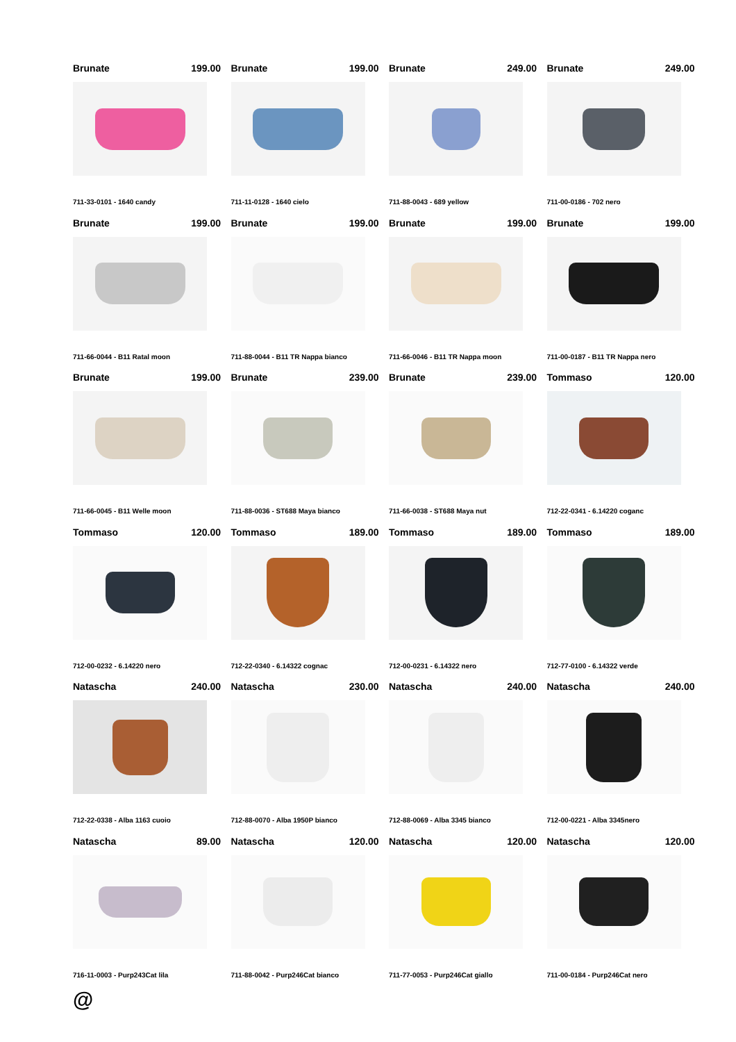Brunate 199.00
711-33-0101 - 1640 candy
Brunate 199.00
711-11-0128 - 1640 cielo
Brunate 249.00
711-88-0043 - 689 yellow
Brunate 249.00
711-00-0186 - 702 nero
Brunate 199.00
711-66-0044 - B11 Ratal moon
Brunate 199.00
711-88-0044 - B11 TR Nappa bianco
Brunate 199.00
711-66-0046 - B11 TR Nappa moon
Brunate 199.00
711-00-0187 - B11 TR Nappa nero
Brunate 199.00
711-66-0045 - B11 Welle moon
Brunate 239.00
711-88-0036 - ST688 Maya bianco
Brunate 239.00
711-66-0038 - ST688 Maya nut
Tommaso 120.00
712-22-0341 - 6.14220 coganc
Tommaso 120.00
712-00-0232 - 6.14220 nero
Tommaso 189.00
712-22-0340 - 6.14322 cognac
Tommaso 189.00
712-00-0231 - 6.14322 nero
Tommaso 189.00
712-77-0100 - 6.14322 verde
Natascha 240.00
712-22-0338 - Alba 1163 cuoio
Natascha 230.00
712-88-0070 - Alba 1950P bianco
Natascha 240.00
712-88-0069 - Alba 3345 bianco
Natascha 240.00
712-00-0221 - Alba 3345nero
Natascha 89.00
716-11-0003 - Purp243Cat lila
Natascha 120.00
711-88-0042 - Purp246Cat bianco
Natascha 120.00
711-77-0053 - Purp246Cat giallo
Natascha 120.00
711-00-0184 - Purp246Cat nero
@